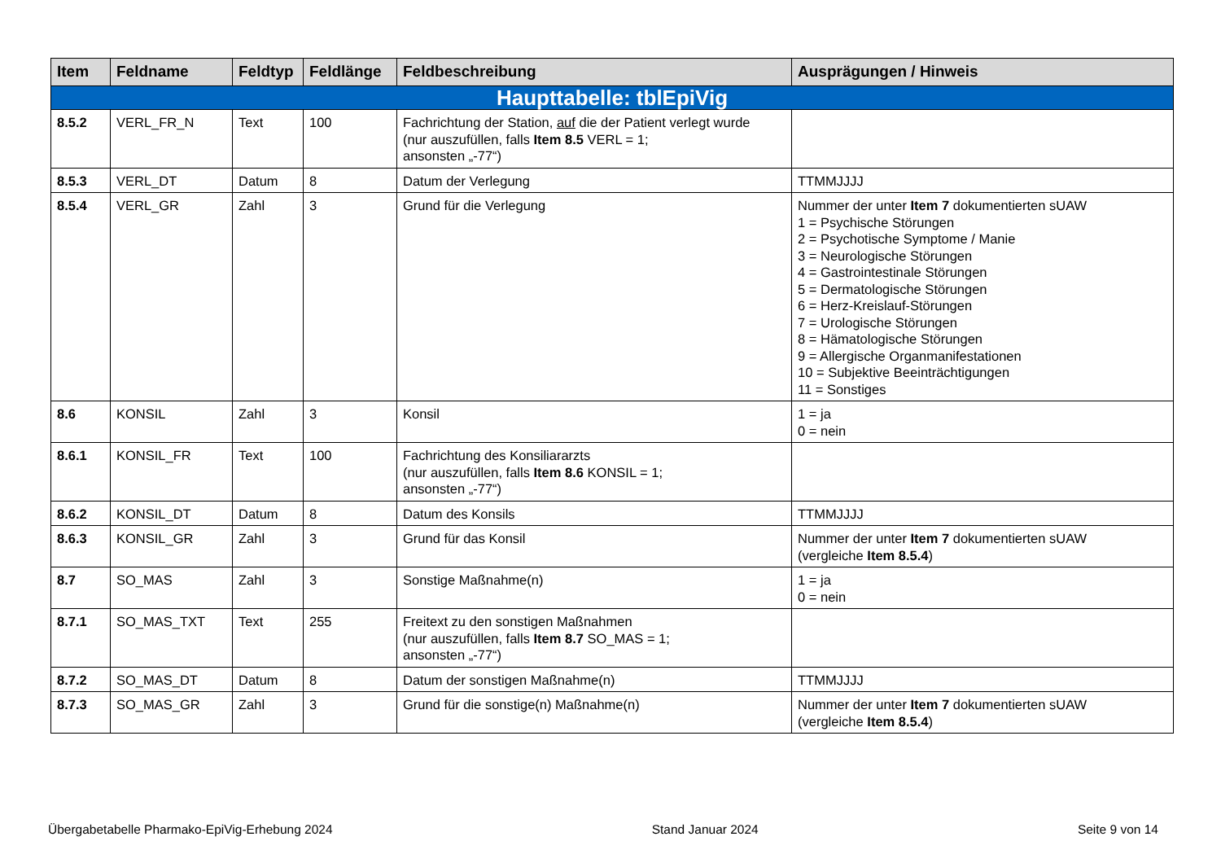| Item | Feldname | Feldtyp | Feldlänge | Feldbeschreibung | Ausprägungen / Hinweis |
| --- | --- | --- | --- | --- | --- |
| Haupttabelle: tblEpiVig | | | | | |
| 8.5.2 | VERL_FR_N | Text | 100 | Fachrichtung der Station, auf die der Patient verlegt wurde (nur auszufüllen, falls Item 8.5 VERL = 1; ansonsten „-77“) | |
| 8.5.3 | VERL_DT | Datum | 8 | Datum der Verlegung | TTMMJJJJ |
| 8.5.4 | VERL_GR | Zahl | 3 | Grund für die Verlegung | Nummer der unter Item 7 dokumentierten sUAW 1 = Psychische Störungen 2 = Psychotische Symptome / Manie 3 = Neurologische Störungen 4 = Gastrointestinale Störungen 5 = Dermatologische Störungen 6 = Herz-Kreislauf-Störungen 7 = Urologische Störungen 8 = Hämatologische Störungen 9 = Allergische Organmanifestationen 10 = Subjektive Beeinträchtigungen 11 = Sonstiges |
| 8.6 | KONSIL | Zahl | 3 | Konsil | 1 = ja 0 = nein |
| 8.6.1 | KONSIL_FR | Text | 100 | Fachrichtung des Konsiliararzts (nur auszufüllen, falls Item 8.6 KONSIL = 1; ansonsten „-77“) | |
| 8.6.2 | KONSIL_DT | Datum | 8 | Datum des Konsils | TTMMJJJJ |
| 8.6.3 | KONSIL_GR | Zahl | 3 | Grund für das Konsil | Nummer der unter Item 7 dokumentierten sUAW (vergleiche Item 8.5.4 ) |
| 8.7 | SO_MAS | Zahl | 3 | Sonstige Maßnahme(n) | 1 = ja 0 = nein |
| 8.7.1 | SO_MAS_TXT | Text | 255 | Freitext zu den sonstigen Maßnahmen (nur auszufüllen, falls Item 8.7 SO_MAS = 1; ansonsten „-77“) | |
| 8.7.2 | SO_MAS_DT | Datum | 8 | Datum der sonstigen Maßnahme(n) | TTMMJJJJ |
| 8.7.3 | SO_MAS_GR | Zahl | 3 | Grund für die sonstige(n) Maßnahme(n) | Nummer der unter Item 7 dokumentierten sUAW (vergleiche Item 8.5.4 ) |
Übergabetabelle Pharmako-EpiVig-Erhebung 2024 Stand Januar 2024 Seite 9 von 14